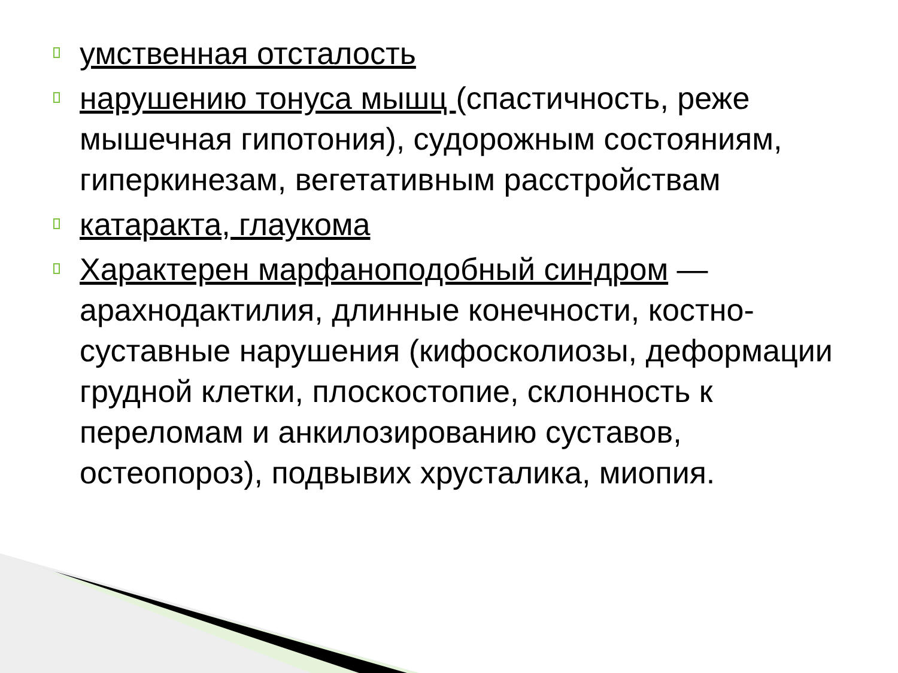умственная отсталость
нарушению тонуса мышц (спастичность, реже мышечная гипотония), судорожным состояниям, гиперкинезам, вегетативным расстройствам
катаракта, глаукома
Характерен марфаноподобный синдром — арахнодактилия, длинные конечности, костно-суставные нарушения (кифосколиозы, деформации грудной клетки, плоскостопие, склонность к переломам и анкилозированию суставов, остеопороз), подвывих хрусталика, миопия.